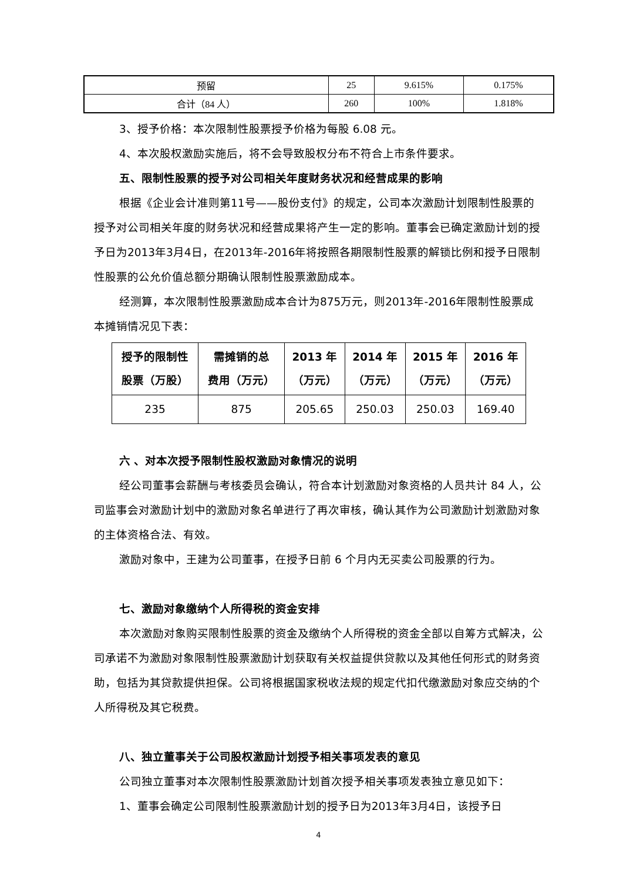| 预留 | 25 | 9.615% | 0.175% |
| 合计（84 人） | 260 | 100% | 1.818% |
3、授予价格：本次限制性股票授予价格为每股 6.08 元。
4、本次股权激励实施后，将不会导致股权分布不符合上市条件要求。
五、限制性股票的授予对公司相关年度财务状况和经营成果的影响
根据《企业会计准则第11号——股份支付》的规定，公司本次激励计划限制性股票的授予对公司相关年度的财务状况和经营成果将产生一定的影响。董事会已确定激励计划的授予日为2013年3月4日，在2013年-2016年将按照各期限制性股票的解锁比例和授予日限制性股票的公允价值总额分期确认限制性股票激励成本。
经测算，本次限制性股票激励成本合计为875万元，则2013年-2016年限制性股票成本摊销情况见下表：
| 授予的限制性 股票（万股） | 需摊销的总 费用（万元） | 2013 年 （万元） | 2014 年 （万元） | 2015 年 （万元） | 2016 年 （万元） |
| --- | --- | --- | --- | --- | --- |
| 235 | 875 | 205.65 | 250.03 | 250.03 | 169.40 |
六 、对本次授予限制性股权激励对象情况的说明
经公司董事会薪酬与考核委员会确认，符合本计划激励对象资格的人员共计 84 人，公司监事会对激励计划中的激励对象名单进行了再次审核，确认其作为公司激励计划激励对象的主体资格合法、有效。
激励对象中，王建为公司董事，在授予日前 6 个月内无买卖公司股票的行为。
七、激励对象缴纳个人所得税的资金安排
本次激励对象购买限制性股票的资金及缴纳个人所得税的资金全部以自筹方式解决，公司承诺不为激励对象限制性股票激励计划获取有关权益提供贷款以及其他任何形式的财务资助，包括为其贷款提供担保。公司将根据国家税收法规的规定代扣代缴激励对象应交纳的个人所得税及其它税费。
八、独立董事关于公司股权激励计划授予相关事项发表的意见
公司独立董事对本次限制性股票激励计划首次授予相关事项发表独立意见如下：
1、董事会确定公司限制性股票激励计划的授予日为2013年3月4日，该授予日
4